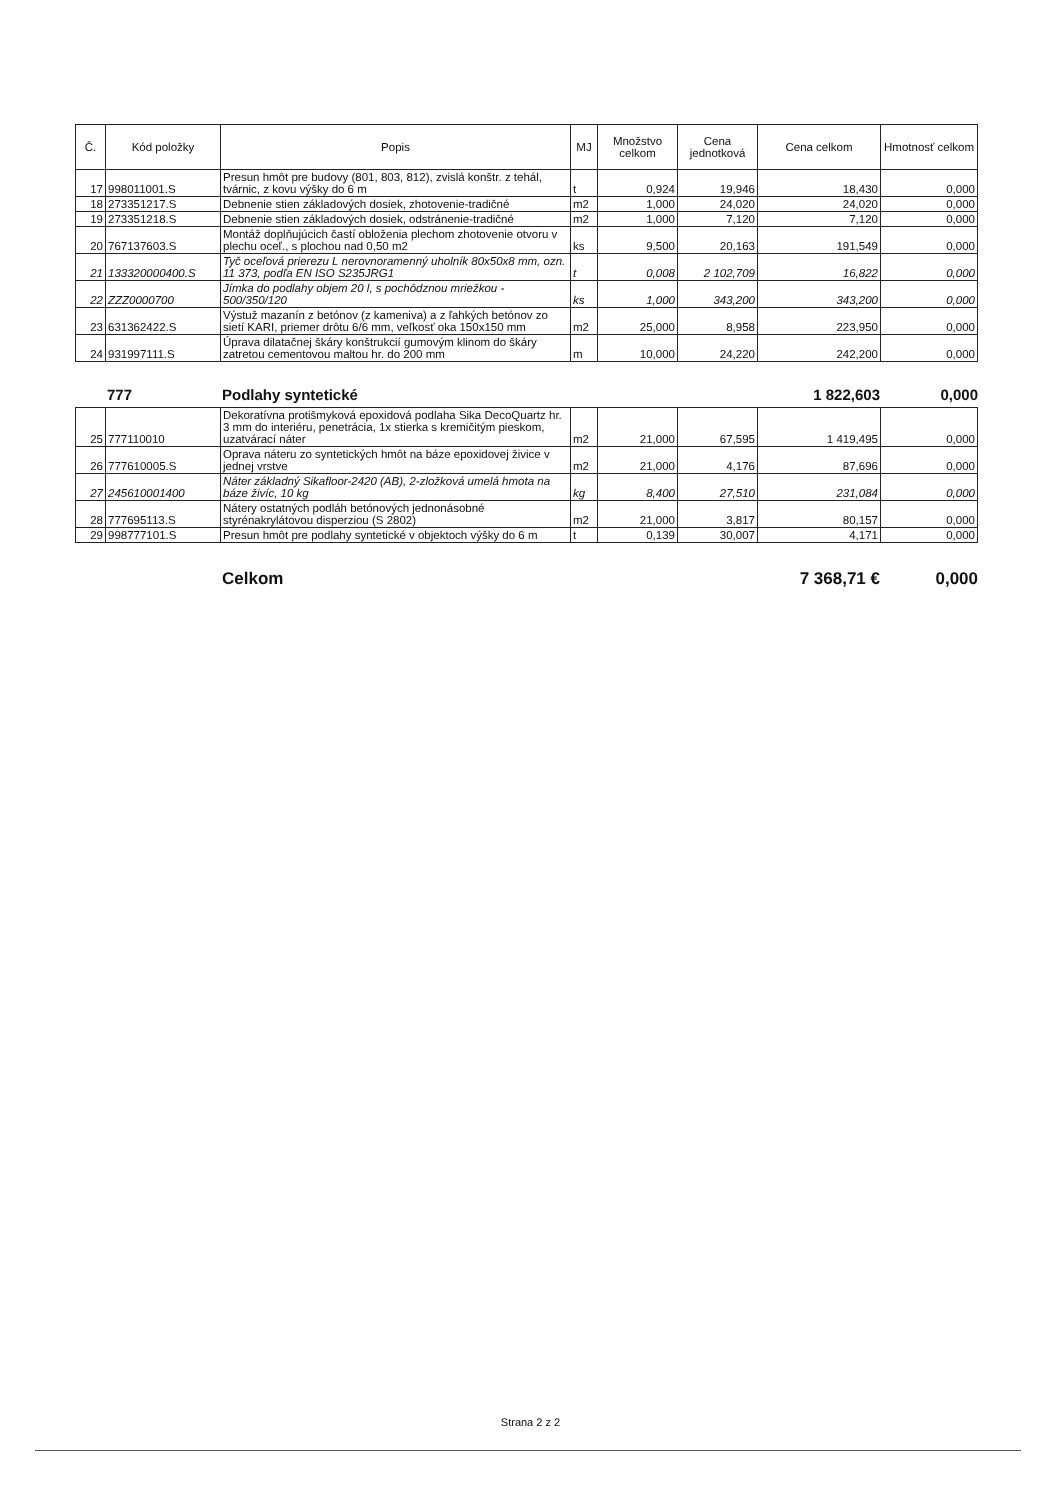| Č. | Kód položky | Popis | MJ | Množstvo celkom | Cena jednotková | Cena celkom | Hmotnosť celkom |
| --- | --- | --- | --- | --- | --- | --- | --- |
| 17 | 998011001.S | Presun hmôt pre budovy (801, 803, 812), zvislá konštr. z tehál, tvárnic, z kovu výšky do 6 m | t | 0,924 | 19,946 | 18,430 | 0,000 |
| 18 | 273351217.S | Debnenie stien základových dosiek, zhotovenie-tradičné | m2 | 1,000 | 24,020 | 24,020 | 0,000 |
| 19 | 273351218.S | Debnenie stien základových dosiek, odstránenie-tradičné | m2 | 1,000 | 7,120 | 7,120 | 0,000 |
| 20 | 767137603.S | Montáž doplňujúcich častí obloženia plechom zhotovenie otvoru v plechu oceľ., s plochou nad 0,50 m2 | ks | 9,500 | 20,163 | 191,549 | 0,000 |
| 21 | 133320000400.S | Tyč oceľová prierezu L nerovnoramenný uholník 80x50x8 mm, ozn. 11 373, podľa EN ISO S235JRG1 | t | 0,008 | 2 102,709 | 16,822 | 0,000 |
| 22 | ZZZ0000700 | Jímka do podlahy objem 20 l, s pochôdznou mriežkou - 500/350/120 | ks | 1,000 | 343,200 | 343,200 | 0,000 |
| 23 | 631362422.S | Výstuž mazanín z betónov (z kameniva) a z ľahkých betónov zo sietí KARI, priemer drôtu 6/6 mm, veľkosť oka 150x150 mm | m2 | 25,000 | 8,958 | 223,950 | 0,000 |
| 24 | 931997111.S | Úprava dilatačnej škáry konštrukcií gumovým klinom do škáry zatretou cementovou maltou hr. do 200 mm | m | 10,000 | 24,220 | 242,200 | 0,000 |
777 Podlahy syntetické 1 822,603 0,000
| 25 | 777110010 | Dekoratívna protišmyková epoxidová podlaha Sika DecoQuartz hr. 3 mm do interiéru, penetrácia, 1x stierka s kremičitým pieskom, uzatvárací náter | m2 | 21,000 | 67,595 | 1 419,495 | 0,000 |
| 26 | 777610005.S | Oprava náteru zo syntetických hmôt na báze epoxidovej živice v jednej vrstve | m2 | 21,000 | 4,176 | 87,696 | 0,000 |
| 27 | 245610001400 | Náter základný Sikafloor-2420 (AB), 2-zložková umelá hmota na báze živíc, 10 kg | kg | 8,400 | 27,510 | 231,084 | 0,000 |
| 28 | 777695113.S | Nátery ostatných podláh betónových jednonásobné styrénakrylátovou disperziou (S 2802) | m2 | 21,000 | 3,817 | 80,157 | 0,000 |
| 29 | 998777101.S | Presun hmôt pre podlahy syntetické v objektoch výšky do 6 m | t | 0,139 | 30,007 | 4,171 | 0,000 |
Celkom 7 368,71 € 0,000
Strana 2 z 2